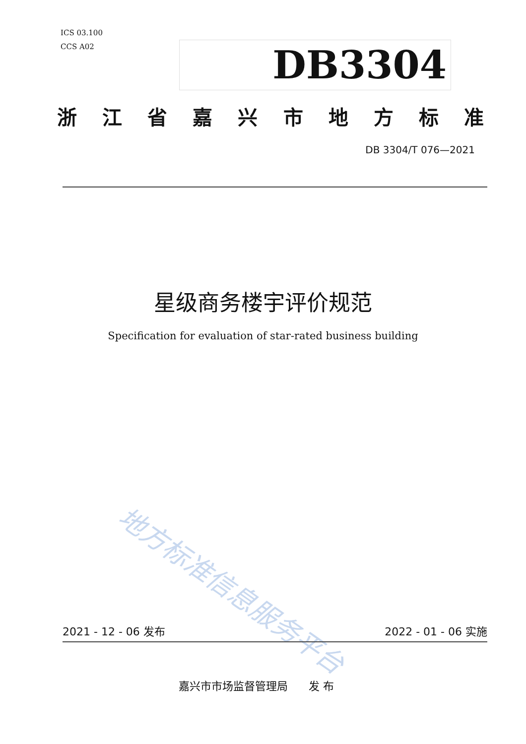ICS 03.100
CCS A02
DB3304
浙江省嘉兴市地方标准
DB 3304/T 076—2021
星级商务楼宇评价规范
Specification for evaluation of star-rated business building
地方标准信息服务平台
2021 - 12 - 06 发布 2022 - 01 - 06 实施
嘉兴市市场监督管理局 发 布